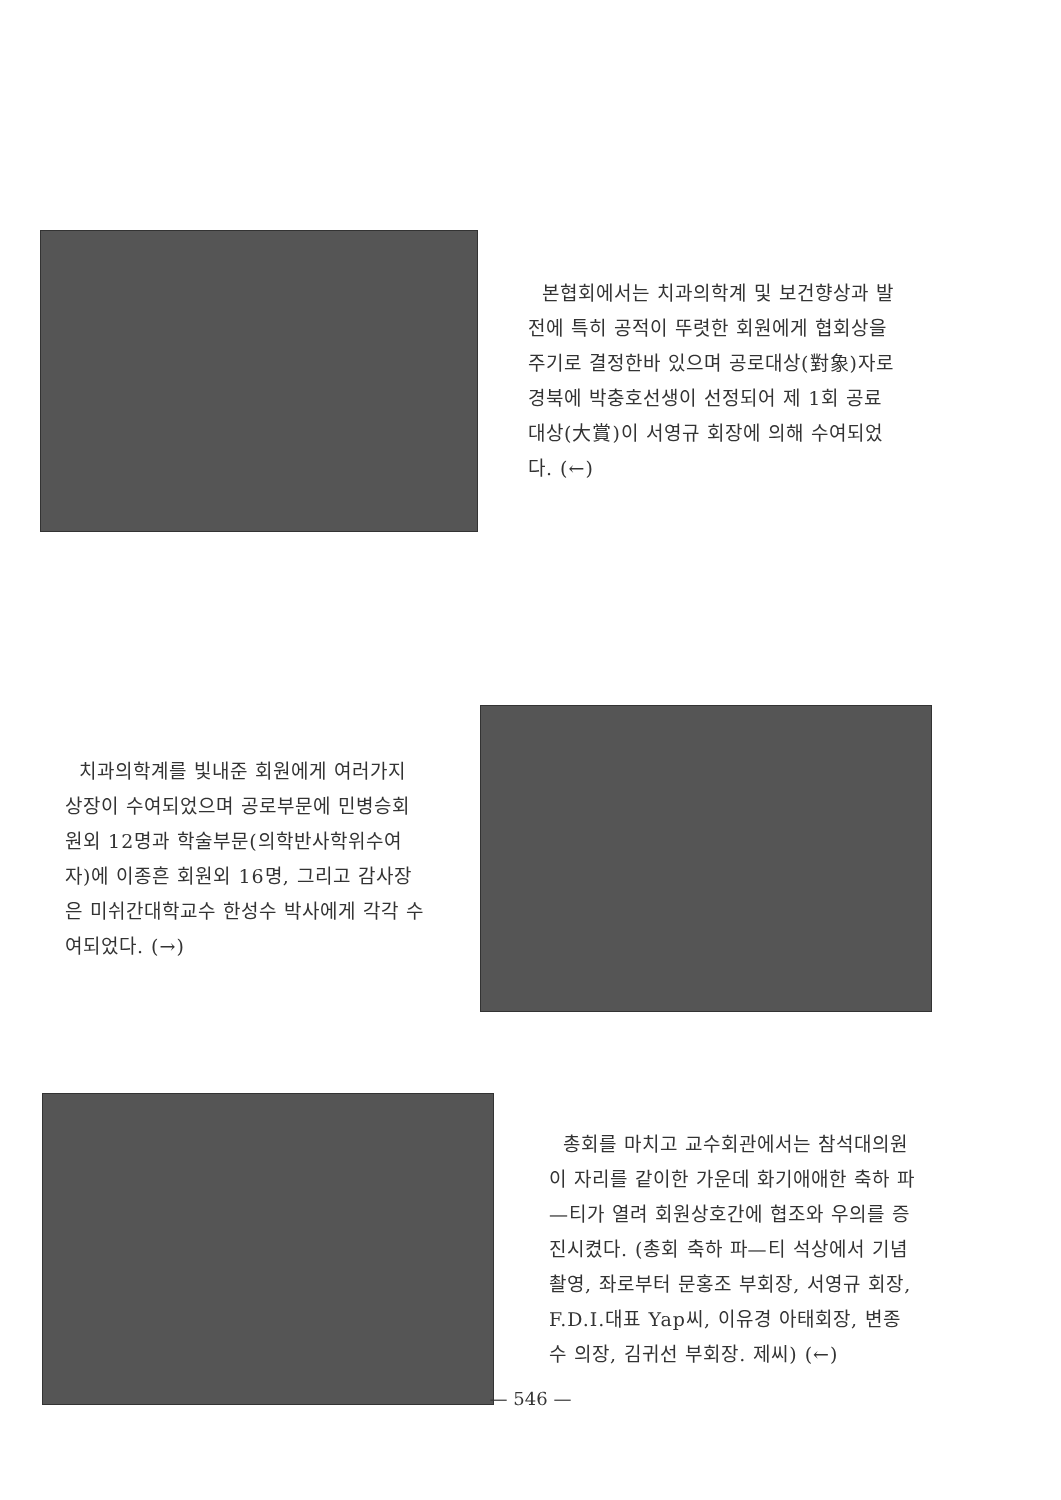본협회에서는 치과의학계 및 보건향상과 발전에 특히 공적이 뚜렷한 회원에게 협회상을 주기로 결정한바 있으며 공로대상(對象)자로 경북에 박충호선생이 선정되어 제 1회 공료대상(大賞)이 서영규 회장에 의해 수여되었다. (←)
치과의학계를 빛내준 회원에게 여러가지 상장이 수여되었으며 공로부문에 민병승회원외 12명과 학술부문(의학반사학위수여자)에 이종흔 회원외 16명, 그리고 감사장은 미쉬간대학교수 한성수 박사에게 각각 수여되었다. (→)
총회를 마치고 교수회관에서는 참석대의원이 자리를 같이한 가운데 화기애애한 축하 파—티가 열려 회원상호간에 협조와 우의를 증진시켰다. (총회 축하 파—티 석상에서 기념촬영, 좌로부터 문홍조 부회장, 서영규 회장, F.D.I.대표 Yap씨, 이유경 아태회장, 변종수 의장, 김귀선 부회장. 제씨) (←)
— 546 —